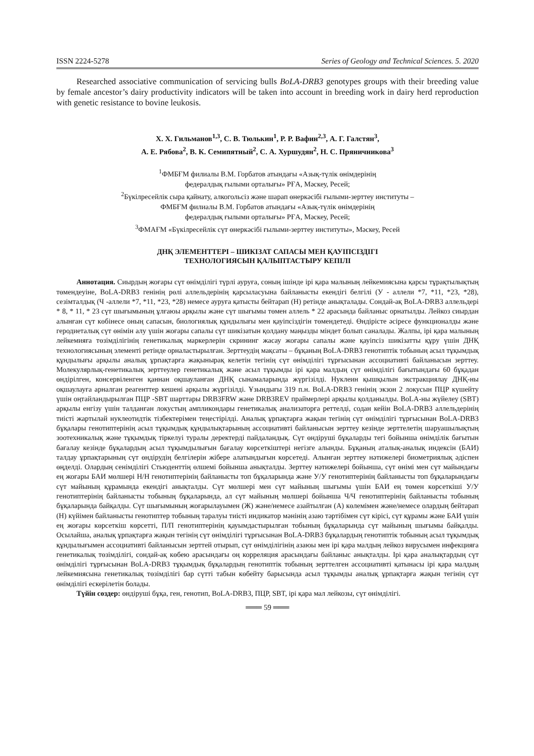ISSN 2224-5278 Series of Geology and Technical Sciences. 5. 2020
Researched associative communication of servicing bulls BoLA-DRB3 genotypes groups with their breeding value by female ancestor’s dairy productivity indicators will be taken into account in breeding work in dairy herd reproduction with genetic resistance to bovine leukosis.
Х. Х. Гильманов<sup>1,3</sup>, С. В. Тюлькин<sup>1</sup>, Р. Р. Вафин<sup>2,3</sup>, А. Г. Галстян<sup>3</sup>,
А. Е. Рябова<sup>2</sup>, В. К. Семипятный<sup>2</sup>, С. А. Хуршудян<sup>2</sup>, Н. С. Пряничникова<sup>3</sup>
<sup>1</sup> ФМБҒМ филиалы В.М. Горбатов атындағы «Азық-түлік өнімдерінің
федералдық ғылыми орталығы» РҒА, Мәскеу, Ресей;
<sup>2</sup> Бүкілресейлік сыра қайнату, алкогольсіз және шарап өнеркәсібі ғылыми-зерттеу институты –
ФМБҒМ филиалы В.М. Горбатов атындағы «Азық-түлік өнімдерінің
федералдық ғылыми орталығы» РҒА, Мәскеу, Ресей;
<sup>3</sup> ФМАҒМ «Бүкілресейлік сүт өнеркәсібі ғылыми-зерттеу институты», Мәскеу, Ресей
ДНҚ ЭЛЕМЕНТТЕРІ – ШИКІЗАТ САПАСЫ МЕН ҚАУІПСІЗДІГІ
ТЕХНОЛОГИЯСЫН ҚАЛЫПТАСТЫРУ КЕПІЛІ
Аннотация. Сиырдың жоғары сүт өнімділігі түрлі ауруға, соның ішінде ірі қара малының лейкемиясына қарсы тұрақтылықтың төмендеуіне, BoLA-DRB3 генінің рөлі аллельдерінің қарсыласуына байланысты екендігі белгілі (У - аллели *7, *11, *23, *28), сезімталдық (Ч -аллели *7, *11, *23, *28) немесе ауруға қатысты бейтарап (Н) ретінде анықталады. Сондай-ақ BoLA-DRB3 аллельдері * 8, * 11, * 23 сүт шығымының ұлғаюы арқылы және сүт шығымы төмен аллель * 22 арасында байланыс орнатылды. Лейкоз сиырдан алынған сүт көбінесе оның сапасын, биологиялық құндылығы мен қауіпсіздігін төмендетеді. Өндірісте әсіресе функционалды және геродиеталық сүт өнімін алу үшін жоғары сапалы сүт шикізатын қолдану маңызды міндет болып саналады. Жалпы, ірі қара малының лейкемияға төзімділігінің генетикалық маркерлерін скрининг жасау жоғары сапалы және қауіпсіз шикізатты құру үшін ДНҚ технологиясының элементі ретінде орналастырылған. Зерттеудің мақсаты – бұқаның BoLA-DRB3 генотиптік тобының асыл тұқымдық құндылығы арқылы аналық ұрпақтарға жақынырақ келетін тегінің сүт өнімділігі тұрғысынан ассоциативті байланысын зерттеу. Молекулярлық-генетикалық зерттеулер генетикалық және асыл тұқымды ірі қара малдың сүт өнімділігі бағытындағы 60 бұқадан өндірілген, консервіленген қаннан оқшауланған ДНҚ сынамаларында жүргізілді. Нуклеин қышқылын экстракциялау ДНҚ-ны оқшаулауға арналған реагенттер кешені арқылы жүргізілді. Ұзындығы 319 п.н. BoLA-DRB3 генінің экзон 2 локусын ПЦР күшейту үшін оңтайландырылған ПЦР -SBT шарттары DRB3FRW және DRB3REV праймерлері арқылы қолданылды. BoLA-ны жүйелеу (SBT) арқылы енгізу үшін талданған локустың ампликондары генетикалық анализаторға реттелді, содан кейін BoLA-DRB3 аллельдерінің тиісті жартылай нуклеотидтік тізбектерімен теңестірілді. Аналық ұрпақтарға жақын тегінің сүт өнімділігі тұрғысынан BoLA-DRB3 бұқалары генотиптерінің асыл тұқымдық құндылықтарының ассоциативті байланысын зерттеу кезінде зерттелетің шаруашылықтың зоотехникалық және тұқымдық тіркелуі туралы деректерді пайдаландық. Сүт өндіруші бұқаларды тегі бойынша өнімділік бағытын бағалау кезінде бұқалардың асыл тұқымдылығын бағалау көрсеткіштері негізге алынды. Бұқаның аталық-аналық индексін (БАИ) талдау ұрпақтарының сүт өндірудің белгілерін жібере алатындығын көрсетеді. Алынған зерттеу нәтижелері биометриялық әдіспен өңделді. Олардың сенімділігі Стьюденттің өлшемі бойынша анықталды. Зерттеу нәтижелері бойынша, сүт өнімі мен сүт майындағы ең жоғары БАИ мөлшері Н/Н генотиптерінің байланысты топ бұқаларында және У/У генотиптерінің байланысты топ бұқаларындағы сүт майының құрамында екендігі анықталды. Сүт мөлшері мен сүт майының шығымы үшін БАИ ең төмен көрсеткіші У/У генотиптерінің байланысты тобының бұқаларында, ал сүт майының мөлшері бойынша Ч/Ч генотиптерінің байланысты тобының бұқаларында байқалды. Сүт шығымының жоғарылауымен (Ж) және/немесе азайтылған (А) көлемімен және/немесе олардың бейтарап (Н) күйімен байланысты генотиптер тобының таралуы тиісті индикатор мәнінің азаю тәртібімен сүт кірісі, сүт құрамы және БАИ үшін ең жоғары көрсеткіш көрсетті, П/П генотиптерінің қауымдастырылған тобының бұқаларында сүт майының шығымы байқалды. Осылайша, аналық ұрпақтарға жақын тегінің сүт өнімділігі тұрғысынан BoLA-DRB3 бұқалардың генотиптік тобының асыл тұқымдық құндылығымен ассоциативті байланысын зерттей отырып, сүт өнімділігінің азаюы мен ірі қара малдың лейкоз вирусымен инфекцияға генетикалық төзімділігі, сондай-ақ көбею арасындағы оң корреляция арасындағы байланыс анықталды. Ірі қара аналықтардың сүт өнімділігі тұрғысынан BoLA-DRB3 тұқымдық бұқалардың генотиптік тобының зерттелген ассоциативті қатынасы ірі қара малдың лейкемиясына генетикалық төзімділігі бар сүтті табын көбейту барысында асыл тұқымды аналық ұрпақтарға жақын тегінің сүт өнімділігі ескерілетін болады.
Түйін сөздер: өндіруші бұқа, ген, генотип, BoLA-DRB3, ПЦР, SBT, ірі қара мал лейкозы, сүт өнімділігі.
═══ 59 ═══